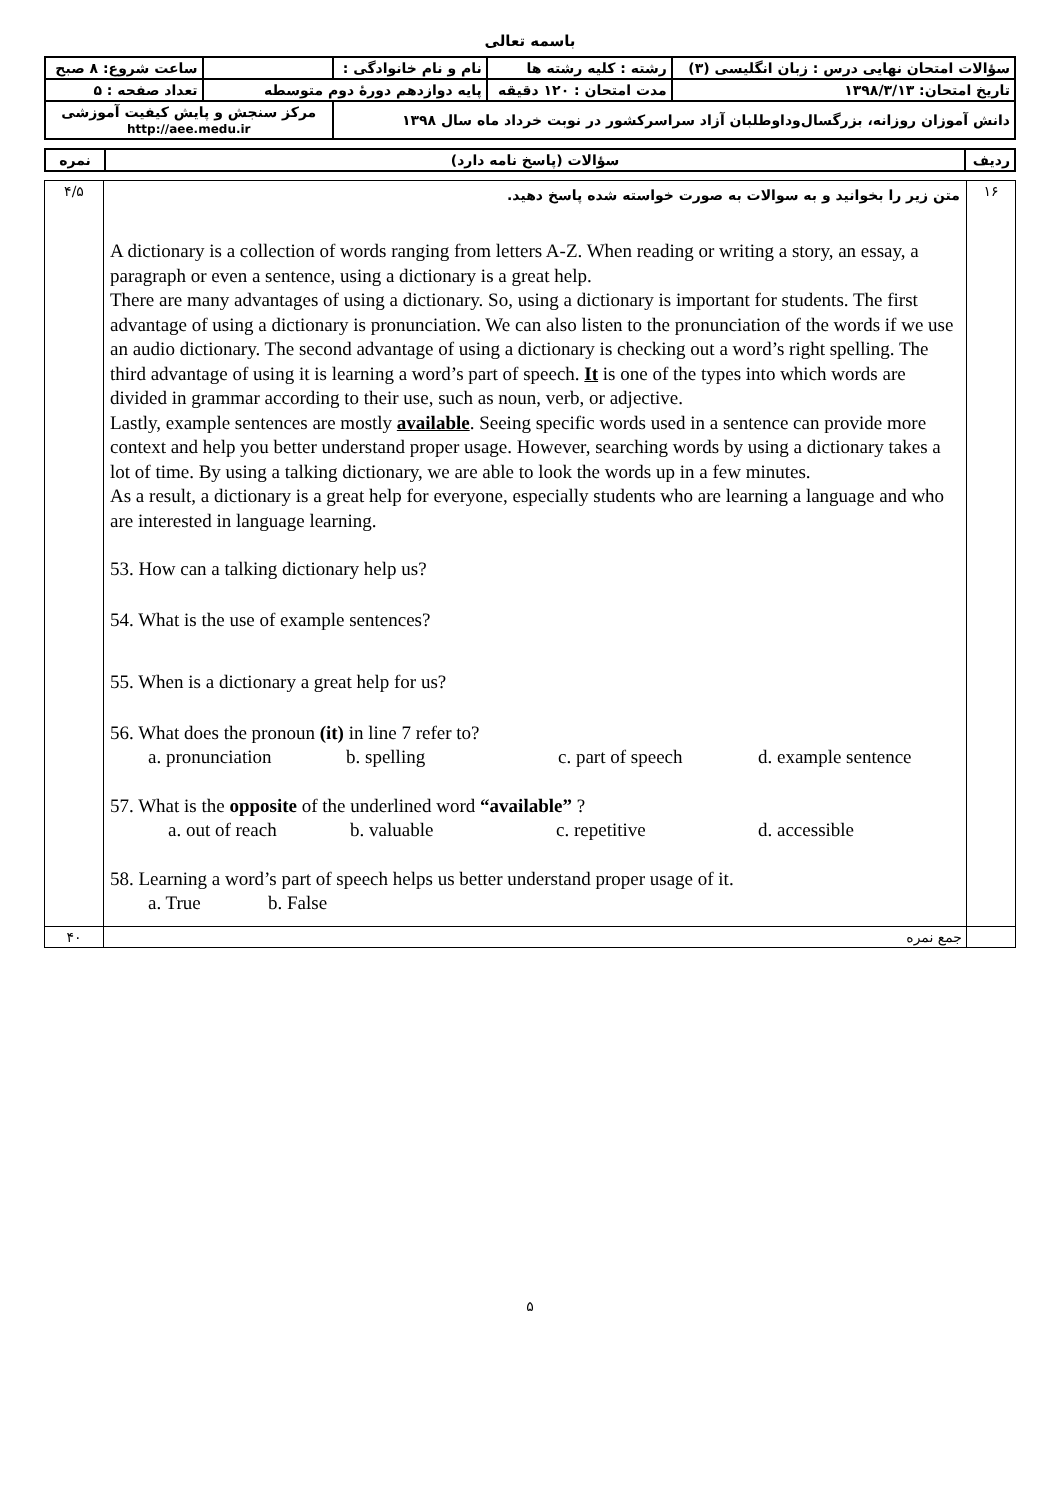باسمه تعالی
| سؤالات امتحان نهایی درس : زبان انگلیسی (۳) | رشته : کلیه رشته ها | نام و نام خانوادگی : | | ساعت شروع: ۸ صبح |
| تاریخ امتحان: ۱۳۹۸/۳/۱۳ | مدت امتحان : ۱۲۰ دقیقه | پایه دوازدهم دورهٔ دوم متوسطه | | تعداد صفحه : ۵ |
| دانش آموزان روزانه، بزرگسال‌وداوطلبان آزاد سراسرکشور در نوبت خرداد ماه سال ۱۳۹۸ | | | مرکز سنجش و پایش کیفیت آموزشی http://aee.medu.ir | |
| ردیف | سؤالات (پاسخ نامه دارد) | نمره |
| ۱۶ | متن زیر را بخوانید و به سوالات به صورت خواسته شده پاسخ دهید. A dictionary is a collection of words ranging from letters A-Z. When reading or writing a story, an essay, a paragraph or even a sentence, using a dictionary is a great help. There are many advantages of using a dictionary. So, using a dictionary is important for students. The first advantage of using a dictionary is pronunciation. We can also listen to the pronunciation of the words if we use an audio dictionary. The second advantage of using a dictionary is checking out a word’s right spelling. The third advantage of using it is learning a word’s part of speech. It is one of the types into which words are divided in grammar according to their use, such as noun, verb, or adjective. Lastly, example sentences are mostly available . Seeing specific words used in a sentence can provide more context and help you better understand proper usage. However, searching words by using a dictionary takes a lot of time. By using a talking dictionary, we are able to look the words up in a few minutes. As a result, a dictionary is a great help for everyone, especially students who are learning a language and who are interested in language learning. 53. How can a talking dictionary help us? 54. What is the use of example sentences? 55. When is a dictionary a great help for us? 56. What does the pronoun (it) in line 7 refer to? a. pronunciation b. spelling c. part of speech d. example sentence 57. What is the opposite of the underlined word “available” ? a. out of reach b. valuable c. repetitive d. accessible 58. Learning a word’s part of speech helps us better understand proper usage of it. a. True b. False | ۴/۵ |
| | جمع نمره | ۴۰ |
۵